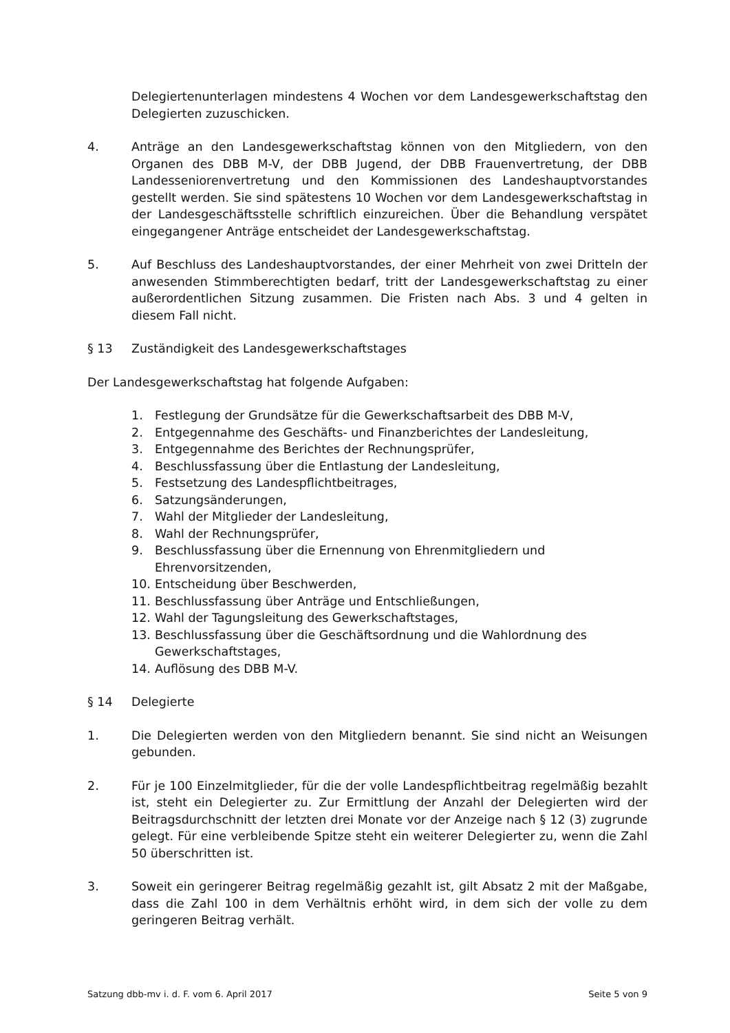Delegiertenunterlagen mindestens 4 Wochen vor dem Landesgewerkschaftstag den Delegierten zuzuschicken.
4. Anträge an den Landesgewerkschaftstag können von den Mitgliedern, von den Organen des DBB M-V, der DBB Jugend, der DBB Frauenvertretung, der DBB Landesseniorenvertretung und den Kommissionen des Landeshauptvorstandes gestellt werden. Sie sind spätestens 10 Wochen vor dem Landesgewerkschaftstag in der Landesgeschäftsstelle schriftlich einzureichen. Über die Behandlung verspätet eingegangener Anträge entscheidet der Landesgewerkschaftstag.
5. Auf Beschluss des Landeshauptvorstandes, der einer Mehrheit von zwei Dritteln der anwesenden Stimmberechtigten bedarf, tritt der Landesgewerkschaftstag zu einer außerordentlichen Sitzung zusammen. Die Fristen nach Abs. 3 und 4 gelten in diesem Fall nicht.
§ 13 Zuständigkeit des Landesgewerkschaftstages
Der Landesgewerkschaftstag hat folgende Aufgaben:
1. Festlegung der Grundsätze für die Gewerkschaftsarbeit des DBB M-V,
2. Entgegennahme des Geschäfts- und Finanzberichtes der Landesleitung,
3. Entgegennahme des Berichtes der Rechnungsprüfer,
4. Beschlussfassung über die Entlastung der Landesleitung,
5. Festsetzung des Landespflichtbeitrages,
6. Satzungsänderungen,
7. Wahl der Mitglieder der Landesleitung,
8. Wahl der Rechnungsprüfer,
9. Beschlussfassung über die Ernennung von Ehrenmitgliedern und Ehrenvorsitzenden,
10. Entscheidung über Beschwerden,
11. Beschlussfassung über Anträge und Entschließungen,
12. Wahl der Tagungsleitung des Gewerkschaftstages,
13. Beschlussfassung über die Geschäftsordnung und die Wahlordnung des Gewerkschaftstages,
14. Auflösung des DBB M-V.
§ 14 Delegierte
1. Die Delegierten werden von den Mitgliedern benannt. Sie sind nicht an Weisungen gebunden.
2. Für je 100 Einzelmitglieder, für die der volle Landespflichtbeitrag regelmäßig bezahlt ist, steht ein Delegierter zu. Zur Ermittlung der Anzahl der Delegierten wird der Beitragsdurchschnitt der letzten drei Monate vor der Anzeige nach § 12 (3) zugrunde gelegt. Für eine verbleibende Spitze steht ein weiterer Delegierter zu, wenn die Zahl 50 überschritten ist.
3. Soweit ein geringerer Beitrag regelmäßig gezahlt ist, gilt Absatz 2 mit der Maßgabe, dass die Zahl 100 in dem Verhältnis erhöht wird, in dem sich der volle zu dem geringeren Beitrag verhält.
Satzung dbb-mv i. d. F. vom 6. April 2017 Seite 5 von 9